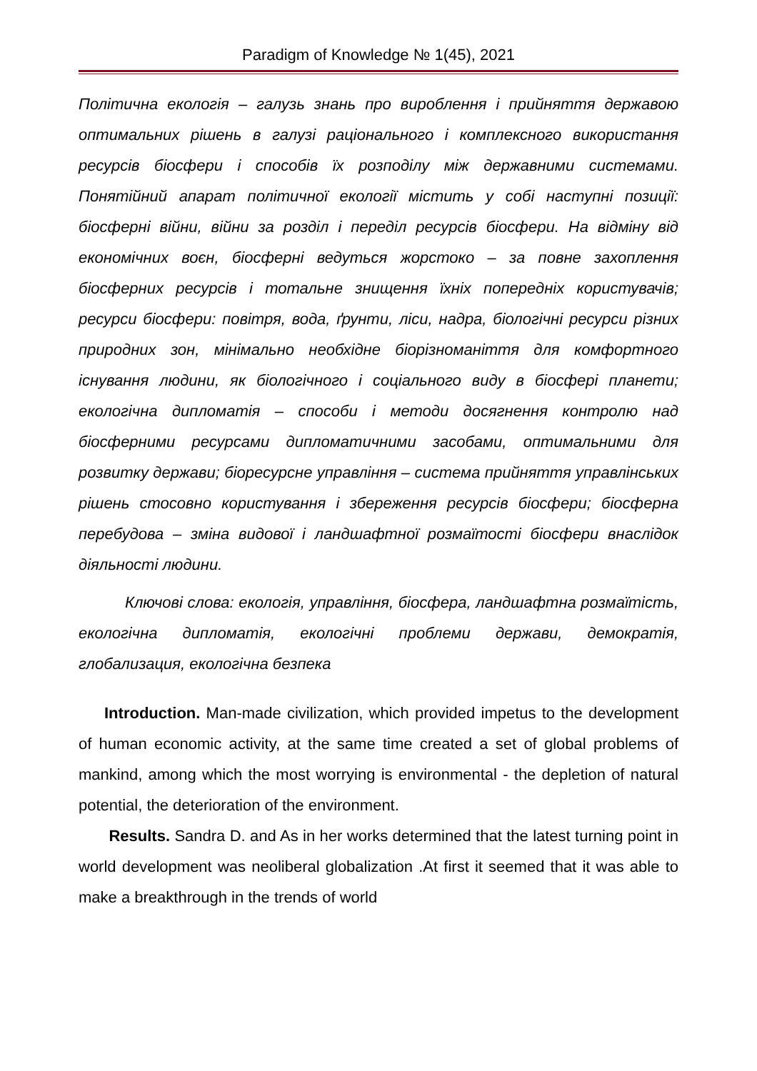Paradigm of Knowledge № 1(45), 2021
Політична екологія – галузь знань про вироблення і прийняття державою оптимальних рішень в галузі раціонального і комплексного використання ресурсів біосфери і способів їх розподілу між державними системами. Понятійний апарат політичної екології містить у собі наступні позиції: біосферні війни, війни за розділ і переділ ресурсів біосфери. На відміну від економічних воєн, біосферні ведуться жорстоко – за повне захоплення біосферних ресурсів і тотальне знищення їхніх попередніх користувачів; ресурси біосфери: повітря, вода, ґрунти, ліси, надра, біологічні ресурси різних природних зон, мінімально необхідне біорізноманіття для комфортного існування людини, як біологічного і соціального виду в біосфері планети; екологічна дипломатія – способи і методи досягнення контролю над біосферними ресурсами дипломатичними засобами, оптимальними для розвитку держави; біоресурсне управління – система прийняття управлінських рішень стосовно користування і збереження ресурсів біосфери; біосферна перебудова – зміна видової і ландшафтної розмаїтості біосфери внаслідок діяльності людини.
Ключові слова: екологія, управління, біосфера, ландшафтна розмаїтість, екологічна дипломатія, екологічні проблеми держави, демократія, глобализация, екологічна безпека
Introduction. Man-made civilization, which provided impetus to the development of human economic activity, at the same time created a set of global problems of mankind, among which the most worrying is environmental - the depletion of natural potential, the deterioration of the environment.
Results. Sandra D. and As in her works determined that the latest turning point in world development was neoliberal globalization .At first it seemed that it was able to make a breakthrough in the trends of world